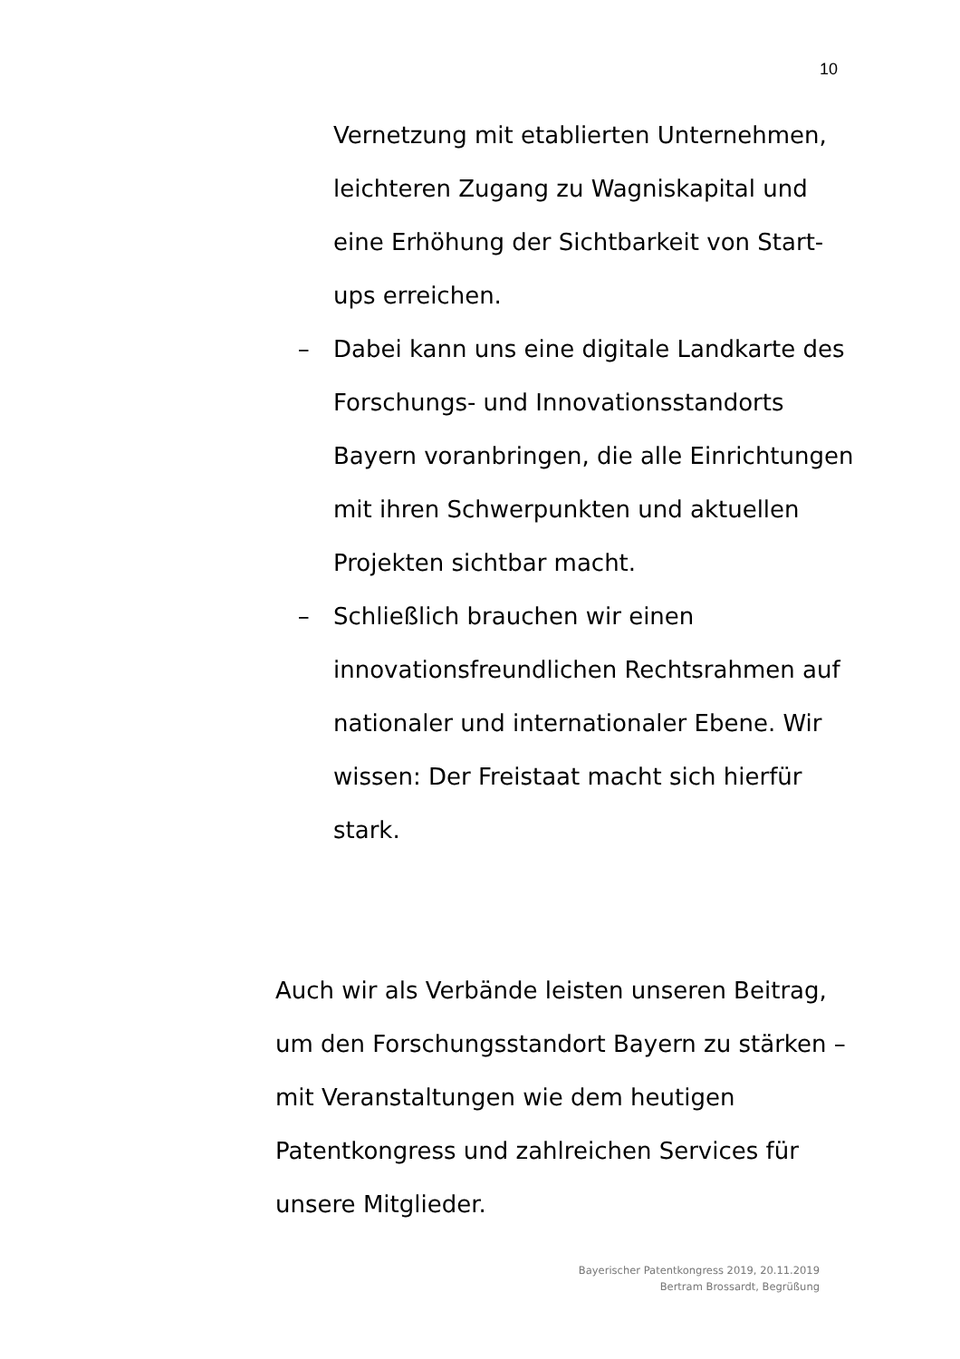10
Vernetzung mit etablierten Unternehmen, leichteren Zugang zu Wagniskapital und eine Erhöhung der Sichtbarkeit von Start-ups erreichen.
– Dabei kann uns eine digitale Landkarte des Forschungs- und Innovationsstandorts Bayern voranbringen, die alle Einrichtungen mit ihren Schwerpunkten und aktuellen Projekten sichtbar macht.
– Schließlich brauchen wir einen innovationsfreundlichen Rechtsrahmen auf nationaler und internationaler Ebene. Wir wissen: Der Freistaat macht sich hierfür stark.
Auch wir als Verbände leisten unseren Beitrag, um den Forschungsstandort Bayern zu stärken – mit Veranstaltungen wie dem heutigen Patentkongress und zahlreichen Services für unsere Mitglieder.
Bayerischer Patentkongress 2019, 20.11.2019
Bertram Brossardt, Begrüßung